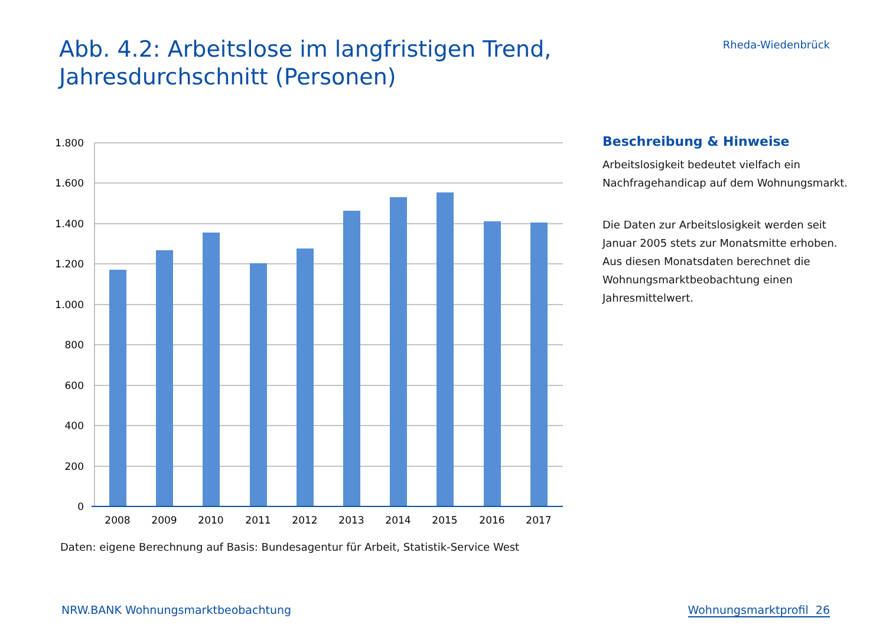Abb. 4.2: Arbeitslose im langfristigen Trend,
Jahresdurchschnitt (Personen)
Rheda-Wiedenbrück
1.800
1.600
1.400
1.200
1.000
800
600
400
200
0
2008
2009
2010
2011
2012
2013
2014
2015
2016
2017
Daten: eigene Berechnung auf Basis: Bundesagentur für Arbeit, Statistik-Service West
Beschreibung & Hinweise
Arbeitslosigkeit bedeutet vielfach ein Nachfragehandicap auf dem Wohnungsmarkt.
Die Daten zur Arbeitslosigkeit werden seit Januar 2005 stets zur Monatsmitte erhoben. Aus diesen Monatsdaten berechnet die Wohnungsmarktbeobachtung einen Jahresmittelwert.
NRW.BANK Wohnungsmarktbeobachtung Wohnungsmarktprofil 26